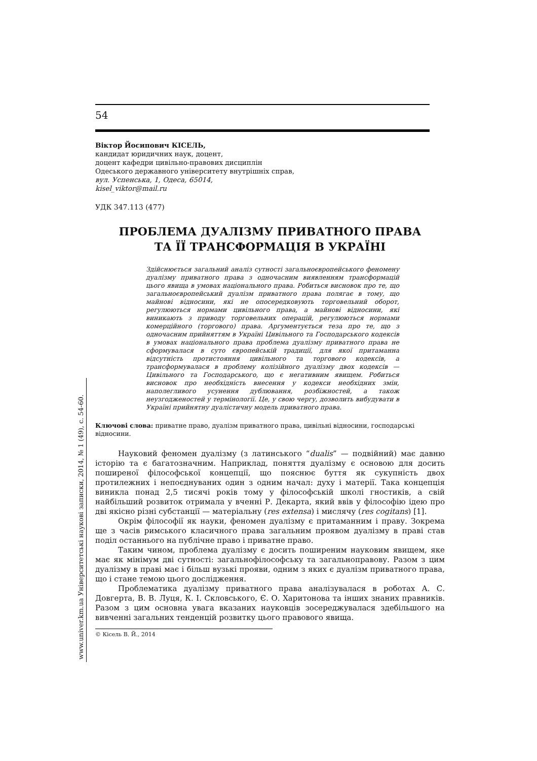www.univer.km.ua Університетські наукові записки, 2014, № 1 (49), с. 54-60.
54
Віктор Йосипович КІСЕЛЬ,
кандидат юридичних наук, доцент,
доцент кафедри цивільно-правових дисциплін
Одеського державного університету внутрішніх справ,
вул. Успенська, 1, Одеса, 65014,
kisel_viktor@mail.ru
УДК 347.113 (477)
ПРОБЛЕМА ДУАЛІЗМУ ПРИВАТНОГО ПРАВА
ТА ЇЇ ТРАНСФОРМАЦІЯ В УКРАЇНІ
Здійснюється загальний аналіз сутності загальноєвропейського феномену дуалізму приватного права з одночасним виявленням трансформацій цього явища в умовах національного права. Робиться висновок про те, що загальноєвропейський дуалізм приватного права полягає в тому, що майнові відносини, які не опосередковують торговельний оборот, регулюються нормами цивільного права, а майнові відносини, які виникають з приводу торговельних операцій, регулюються нормами комерційного (торгового) права. Аргументується теза про те, що з одночасним прийняттям в Україні Цивільного та Господарського кодексів в умовах національного права проблема дуалізму приватного права не сформувалася в суто європейській традиції, для якої притаманна відсутність протистояння цивільного та торгового кодексів, а трансформувалася в проблему колізійного дуалізму двох кодексів — Цивільного та Господарського, що є негативним явищем. Робиться висновок про необхідність внесення у кодекси необхідних змін, наполегливого усунення дублювання, розбіжностей, а також неузгодженостей у термінології. Це, у свою чергу, дозволить вибудувати в Україні прийнятну дуалістичну модель приватного права.
Ключові слова: приватне право, дуалізм приватного права, цивільні відносини, господарські відносини.
Науковий феномен дуалізму (з латинського “dualis” — подвійний) має давню історію та є багатозначним. Наприклад, поняття дуалізму є основою для досить поширеної філософської концепції, що пояснює буття як сукупність двох протилежних і непоєднуваних один з одним начал: духу і матерії. Така концепція виникла понад 2,5 тисячі років тому у філософській школі гностиків, а свій найбільший розвиток отримала у вченні Р. Декарта, який ввів у філософію ідею про дві якісно різні субстанції — матеріальну (res extensa) і мислячу (res cogitans) [1].
Окрім філософії як науки, феномен дуалізму є притаманним і праву. Зокрема ще з часів римського класичного права загальним проявом дуалізму в праві став поділ останнього на публічне право і приватне право.
Таким чином, проблема дуалізму є досить поширеним науковим явищем, яке має як мінімум дві сутності: загальнофілософську та загальноправову. Разом з цим дуалізму в праві має і більш вузькі прояви, одним з яких є дуалізм приватного права, що і стане темою цього дослідження.
Проблематика дуалізму приватного права аналізувалася в роботах А. С. Довгерта, В. В. Луця, К. І. Скловського, Є. О. Харитонова та інших знаних правників. Разом з цим основна увага вказаних науковців зосереджувалася здебільшого на вивченні загальних тенденцій розвитку цього правового явища.
© Кісель В. Й., 2014